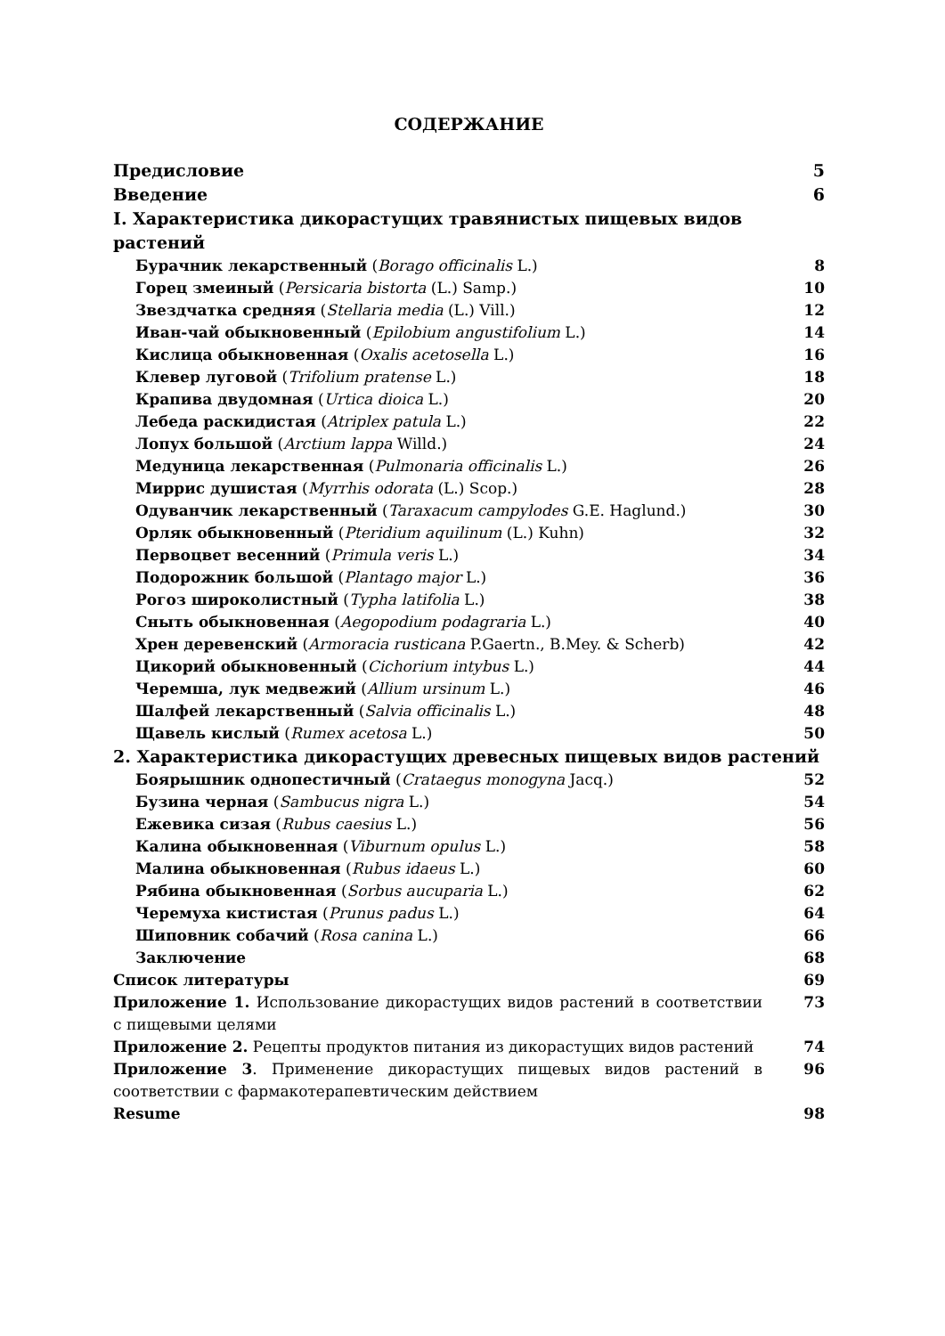СОДЕРЖАНИЕ
Предисловие 5
Введение 6
I. Характеристика дикорастущих травянистых пищевых видов растений
Бурачник лекарственный (Borago officinalis L.) 8
Горец змеиный (Persicaria bistorta (L.) Samp.) 10
Звездчатка средняя (Stellaria media (L.) Vill.) 12
Иван-чай обыкновенный (Epilobium angustifolium L.) 14
Кислица обыкновенная (Oxalis acetosella L.) 16
Клевер луговой (Trifolium pratense L.) 18
Крапива двудомная (Urtica dioica L.) 20
Лебеда раскидистая (Atriplex patula L.) 22
Лопух большой (Arctium lappa Willd.) 24
Медуница лекарственная (Pulmonaria officinalis L.) 26
Миррис душистая (Myrrhis odorata (L.) Scop.) 28
Одуванчик лекарственный (Taraxacum campylodes G.E. Haglund.) 30
Орляк обыкновенный (Pteridium aquilinum (L.) Kuhn) 32
Первоцвет весенний (Primula veris L.) 34
Подорожник большой (Plantago major L.) 36
Рогоз широколистный (Typha latifolia L.) 38
Сныть обыкновенная (Aegopodium podagraria L.) 40
Хрен деревенский (Armoracia rusticana P.Gaertn., B.Mey. & Scherb) 42
Цикорий обыкновенный (Cichorium intybus L.) 44
Черемша, лук медвежий (Allium ursinum L.) 46
Шалфей лекарственный (Salvia officinalis L.) 48
Щавель кислый (Rumex acetosa L.) 50
2. Характеристика дикорастущих древесных пищевых видов растений
Боярышник однопестичный (Crataegus monogyna Jacq.) 52
Бузина черная (Sambucus nigra L.) 54
Ежевика сизая (Rubus caesius L.) 56
Калина обыкновенная (Viburnum opulus L.) 58
Малина обыкновенная (Rubus idaeus L.) 60
Рябина обыкновенная (Sorbus aucuparia L.) 62
Черемуха кистистая (Prunus padus L.) 64
Шиповник собачий (Rosa canina L.) 66
Заключение 68
Список литературы 69
Приложение 1. Использование дикорастущих видов растений в соответствии с пищевыми целями 73
Приложение 2. Рецепты продуктов питания из дикорастущих видов растений 74
Приложение 3. Применение дикорастущих пищевых видов растений в соответствии с фармакотерапевтическим действием 96
Resume 98